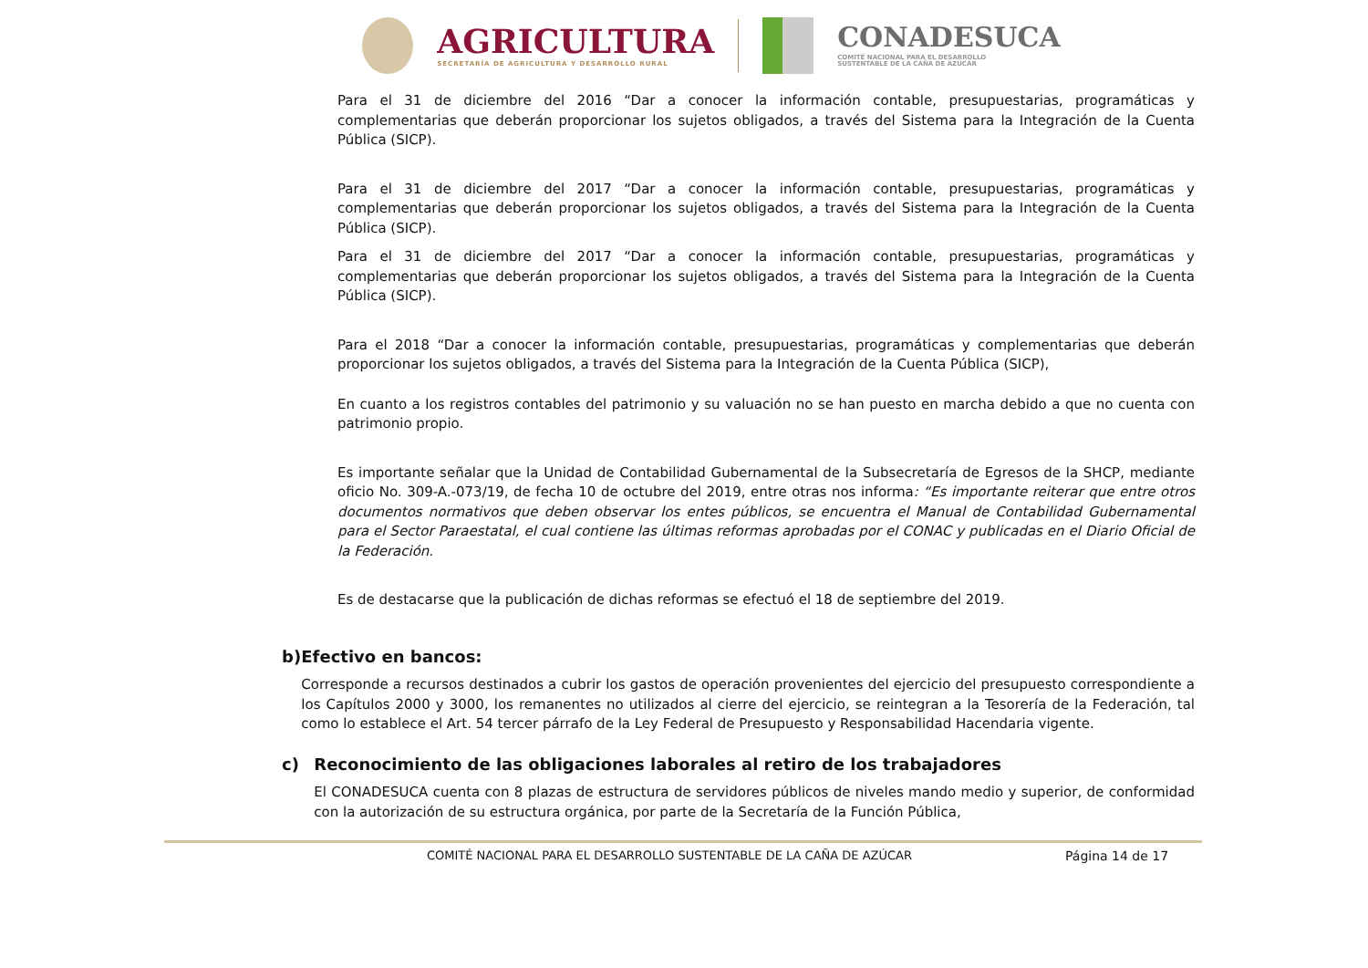AGRICULTURA
SECRETARÍA DE AGRICULTURA Y DESARROLLO RURAL
CONADESUCA
COMITÉ NACIONAL PARA EL DESARROLLO
SUSTENTABLE DE LA CAÑA DE AZÚCAR
Para el 31 de diciembre del 2016 “Dar a conocer la información contable, presupuestarias, programáticas y complementarias que deberán proporcionar los sujetos obligados, a través del Sistema para la Integración de la Cuenta Pública (SICP).
Para el 31 de diciembre del 2017 “Dar a conocer la información contable, presupuestarias, programáticas y complementarias que deberán proporcionar los sujetos obligados, a través del Sistema para la Integración de la Cuenta Pública (SICP).
Para el 31 de diciembre del 2017 “Dar a conocer la información contable, presupuestarias, programáticas y complementarias que deberán proporcionar los sujetos obligados, a través del Sistema para la Integración de la Cuenta Pública (SICP).
Para el 2018 “Dar a conocer la información contable, presupuestarias, programáticas y complementarias que deberán proporcionar los sujetos obligados, a través del Sistema para la Integración de la Cuenta Pública (SICP),
En cuanto a los registros contables del patrimonio y su valuación no se han puesto en marcha debido a que no cuenta con patrimonio propio.
Es importante señalar que la Unidad de Contabilidad Gubernamental de la Subsecretaría de Egresos de la SHCP, mediante oficio No. 309-A.-073/19, de fecha 10 de octubre del 2019, entre otras nos informa: “Es importante reiterar que entre otros documentos normativos que deben observar los entes públicos, se encuentra el Manual de Contabilidad Gubernamental para el Sector Paraestatal, el cual contiene las últimas reformas aprobadas por el CONAC y publicadas en el Diario Oficial de la Federación.
Es de destacarse que la publicación de dichas reformas se efectuó el 18 de septiembre del 2019.
b) Efectivo en bancos:
Corresponde a recursos destinados a cubrir los gastos de operación provenientes del ejercicio del presupuesto correspondiente a los Capítulos 2000 y 3000, los remanentes no utilizados al cierre del ejercicio, se reintegran a la Tesorería de la Federación, tal como lo establece el Art. 54 tercer párrafo de la Ley Federal de Presupuesto y Responsabilidad Hacendaria vigente.
c) Reconocimiento de las obligaciones laborales al retiro de los trabajadores
El CONADESUCA cuenta con 8 plazas de estructura de servidores públicos de niveles mando medio y superior, de conformidad con la autorización de su estructura orgánica, por parte de la Secretaría de la Función Pública,
COMITÉ NACIONAL PARA EL DESARROLLO SUSTENTABLE DE LA CAÑA DE AZÚCAR
Página 14 de 17